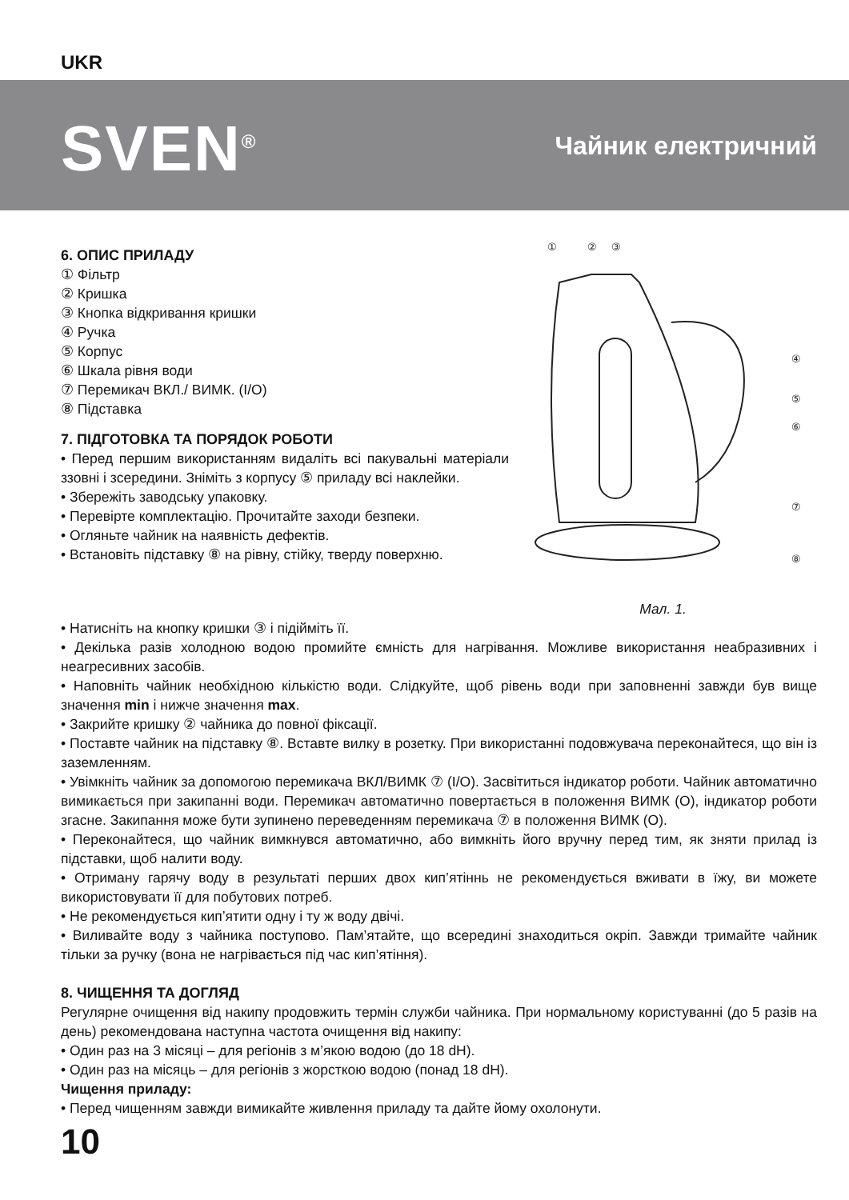UKR
SVEN<sup>®</sup>
Чайник електричний
6. ОПИС ПРИЛАДУ
① Фільтр
② Кришка
③ Кнопка відкривання кришки
④ Ручка
⑤ Корпус
⑥ Шкала рівня води
⑦ Перемикач ВКЛ./ ВИМК. (I/O)
⑧ Підставка
7. ПІДГОТОВКА ТА ПОРЯДОК РОБОТИ
• Перед першим використанням видаліть всі пакувальні матеріали ззовні і зсередини. Зніміть з корпусу ⑤ приладу всі наклейки.
• Збережіть заводську упаковку.
• Перевірте комплектацію. Прочитайте заходи безпеки.
• Огляньте чайник на наявність дефектів.
• Встановіть підставку ⑧ на рівну, стійку, тверду поверхню.
①
②
③
④
⑤
⑥
⑦
⑧
Мал. 1.
• Натисніть на кнопку кришки ③ і підійміть її.
• Декілька разів холодною водою промийте ємність для нагрівання. Можливе використання неабразивних і неагресивних засобів.
• Наповніть чайник необхідною кількістю води. Слідкуйте, щоб рівень води при заповненні завжди був вище значення min і нижче значення max.
• Закрийте кришку ② чайника до повної фіксації.
• Поставте чайник на підставку ⑧. Вставте вилку в розетку. При використанні подовжувача переконайтеся, що він із заземленням.
• Увімкніть чайник за допомогою перемикача ВКЛ/ВИМК ⑦ (I/O). Засвітиться індикатор роботи. Чайник автоматично вимикається при закипанні води. Перемикач автоматично повертається в положення ВИМК (O), індикатор роботи згасне. Закипання може бути зупинено переведенням перемикача ⑦ в положення ВИМК (O).
• Переконайтеся, що чайник вимкнувся автоматично, або вимкніть його вручну перед тим, як зняти прилад із підставки, щоб налити воду.
• Отриману гарячу воду в результаті перших двох кип’ятіннь не рекомендується вживати в їжу, ви можете використовувати її для побутових потреб.
• Не рекомендується кип’ятити одну і ту ж воду двічі.
• Виливайте воду з чайника поступово. Пам’ятайте, що всередині знаходиться окріп. Завжди тримайте чайник тільки за ручку (вона не нагрівається під час кип’ятіння).
8. ЧИЩЕННЯ ТА ДОГЛЯД
Регулярне очищення від накипу продовжить термін служби чайника. При нормальному користуванні (до 5 разів на день) рекомендована наступна частота очищення від накипу:
• Один раз на 3 місяці – для регіонів з м’якою водою (до 18 dH).
• Один раз на місяць – для регіонів з жорсткою водою (понад 18 dH).
Чищення приладу:
• Перед чищенням завжди вимикайте живлення приладу та дайте йому охолонути.
10